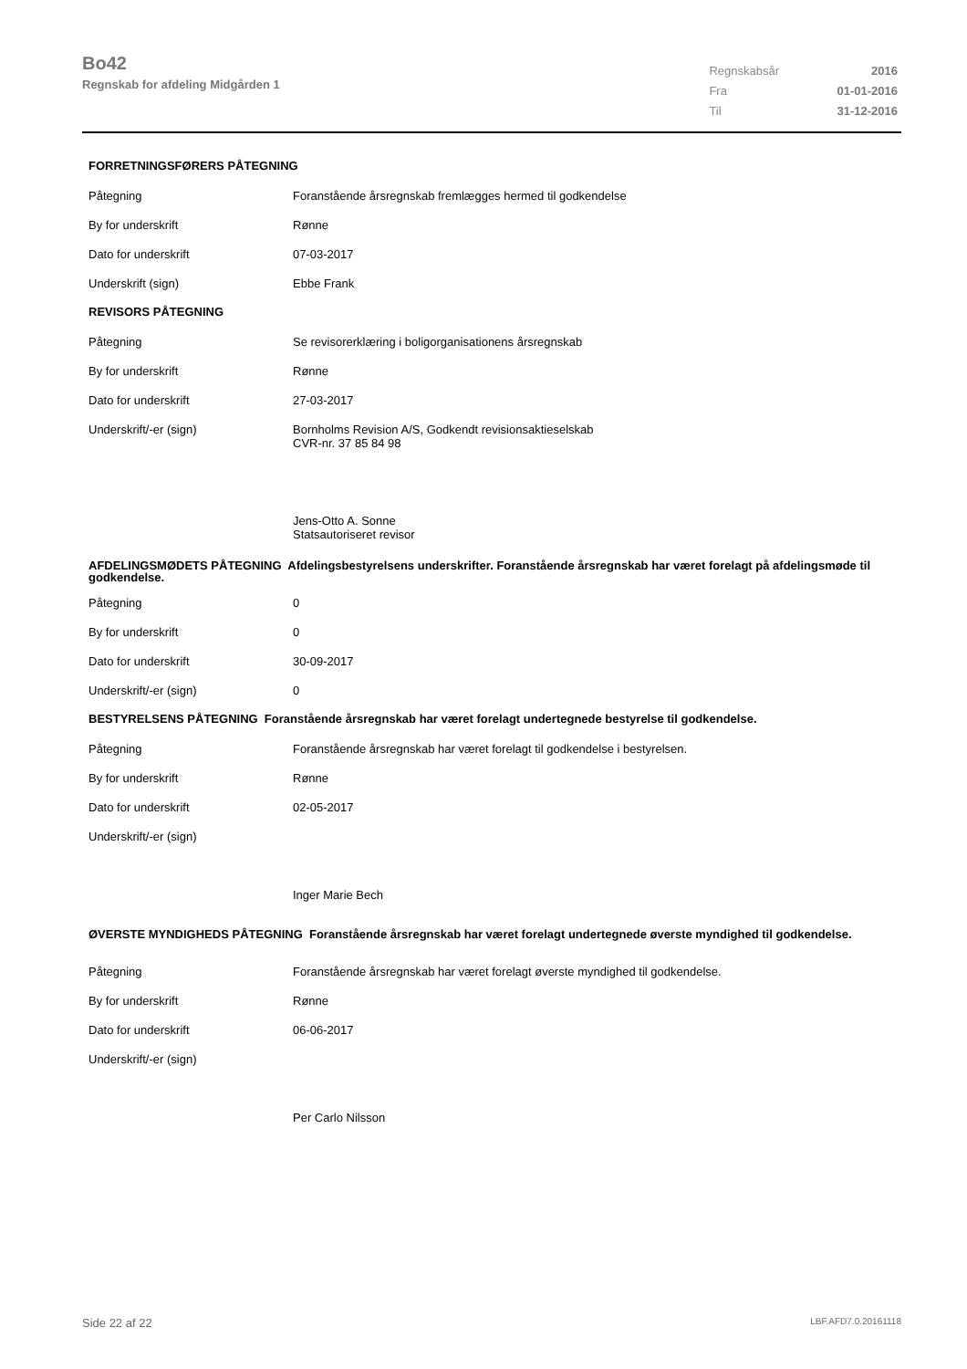Bo42
Regnskab for afdeling Midgården 1
| Regnskabsår | 2016 |
| Fra | 01-01-2016 |
| Til | 31-12-2016 |
| FORRETNINGSFØRERS PÅTEGNING | |
| Påtegning | Foranstående årsregnskab fremlægges hermed til godkendelse |
| By for underskrift | Rønne |
| Dato for underskrift | 07-03-2017 |
| Underskrift (sign) | Ebbe Frank |
| REVISORS PÅTEGNING | |
| Påtegning | Se revisorerklæring i boligorganisationens årsregnskab |
| By for underskrift | Rønne |
| Dato for underskrift | 27-03-2017 |
| Underskrift/-er (sign) | Bornholms Revision A/S, Godkendt revisionsaktieselskab CVR-nr. 37 85 84 98 |
| | Jens-Otto A. Sonne Statsautoriseret revisor |
| AFDELINGSMØDETS PÅTEGNING Afdelingsbestyrelsens underskrifter. Foranstående årsregnskab har været forelagt på afdelingsmøde til godkendelse. | |
| Påtegning | 0 |
| By for underskrift | 0 |
| Dato for underskrift | 30-09-2017 |
| Underskrift/-er (sign) | 0 |
| BESTYRELSENS PÅTEGNING Foranstående årsregnskab har været forelagt undertegnede bestyrelse til godkendelse. | |
| Påtegning | Foranstående årsregnskab har været forelagt til godkendelse i bestyrelsen. |
| By for underskrift | Rønne |
| Dato for underskrift | 02-05-2017 |
| Underskrift/-er (sign) | |
| | Inger Marie Bech |
| ØVERSTE MYNDIGHEDS PÅTEGNING Foranstående årsregnskab har været forelagt undertegnede øverste myndighed til godkendelse. | |
| Påtegning | Foranstående årsregnskab har været forelagt øverste myndighed til godkendelse. |
| By for underskrift | Rønne |
| Dato for underskrift | 06-06-2017 |
| Underskrift/-er (sign) | |
| | Per Carlo Nilsson |
Side 22 af 22 LBF.AFD7.0.20161118